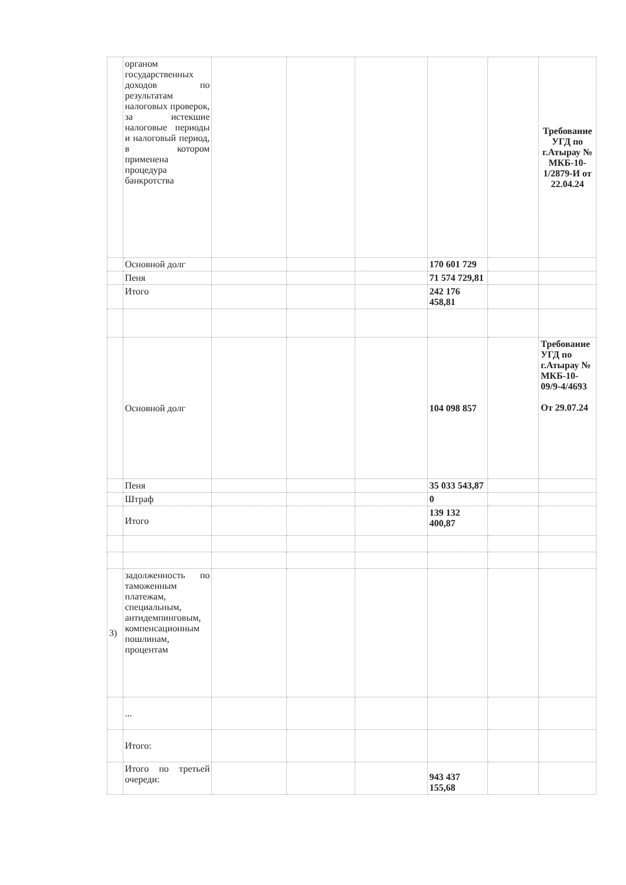| | органом государственных доходов по результатам налоговых проверок, за истекшие налоговые периоды и налоговый период, в котором применена процедура банкротства | | | | | | Требование УГД по г.Атырау № МКБ-10-1/2879-И от 22.04.24 |
| | Основной долг | | | | 170 601 729 | | |
| | Пеня | | | | 71 574 729,81 | | |
| | Итого | | | | 242 176 458,81 | | |
| | Основной долг | | | | 104 098 857 | | Требование УГД по г.Атырау № МКБ-10-09/9-4/4693 От 29.07.24 |
| | Пеня | | | | 35 033 543,87 | | |
| | Штраф | | | | 0 | | |
| | Итого | | | | 139 132 400,87 | | |
| 3) | задолженность по таможенным платежам, специальным, антидемпинговым, компенсационным пошлинам, процентам | | | | | | |
| | ... | | | | | | |
| | Итого: | | | | | | |
| | Итого по третьей очереди: | | | | 943 437 155,68 | | |